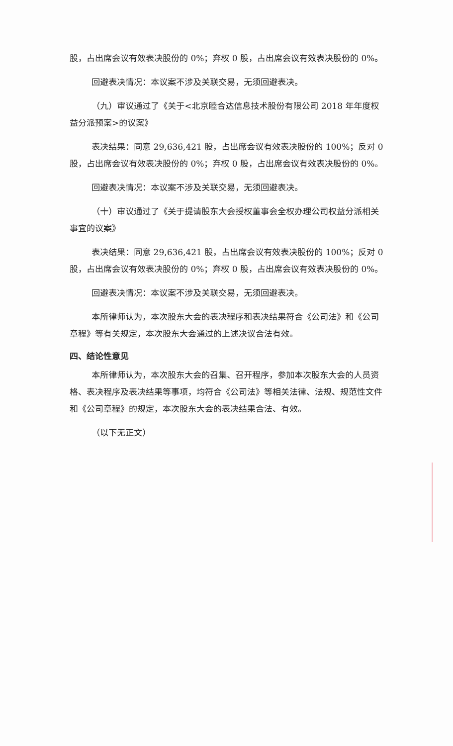股，占出席会议有效表决股份的 0%；弃权 0 股，占出席会议有效表决股份的 0%。
回避表决情况：本议案不涉及关联交易，无须回避表决。
（九）审议通过了《关于<北京睦合达信息技术股份有限公司 2018 年年度权益分派预案>的议案》
表决结果：同意 29,636,421 股，占出席会议有效表决股份的 100%；反对 0 股，占出席会议有效表决股份的 0%；弃权 0 股，占出席会议有效表决股份的 0%。
回避表决情况：本议案不涉及关联交易，无须回避表决。
（十）审议通过了《关于提请股东大会授权董事会全权办理公司权益分派相关事宜的议案》
表决结果：同意 29,636,421 股，占出席会议有效表决股份的 100%；反对 0 股，占出席会议有效表决股份的 0%；弃权 0 股，占出席会议有效表决股份的 0%。
回避表决情况：本议案不涉及关联交易，无须回避表决。
本所律师认为，本次股东大会的表决程序和表决结果符合《公司法》和《公司章程》等有关规定，本次股东大会通过的上述决议合法有效。
四、结论性意见
本所律师认为，本次股东大会的召集、召开程序，参加本次股东大会的人员资格、表决程序及表决结果等事项，均符合《公司法》等相关法律、法规、规范性文件和《公司章程》的规定，本次股东大会的表决结果合法、有效。
（以下无正文）